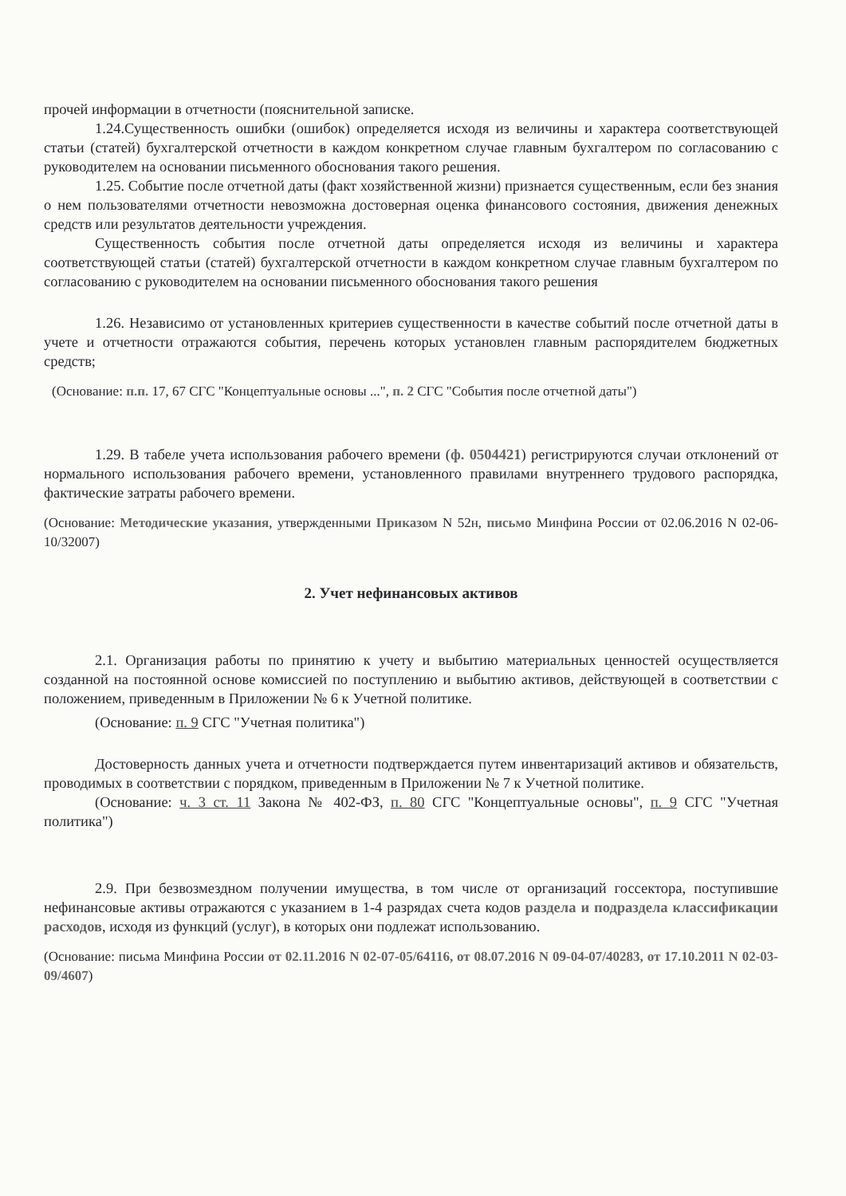прочей информации в отчетности (пояснительной записке.
1.24.Существенность ошибки (ошибок) определяется исходя из величины и характера соответствующей статьи (статей) бухгалтерской отчетности в каждом конкретном случае главным бухгалтером по согласованию с руководителем на основании письменного обоснования такого решения.
1.25. Событие после отчетной даты (факт хозяйственной жизни) признается существенным, если без знания о нем пользователями отчетности невозможна достоверная оценка финансового состояния, движения денежных средств или результатов деятельности учреждения.
Существенность события после отчетной даты определяется исходя из величины и характера соответствующей статьи (статей) бухгалтерской отчетности в каждом конкретном случае главным бухгалтером по согласованию с руководителем на основании письменного обоснования такого решения
1.26. Независимо от установленных критериев существенности в качестве событий после отчетной даты в учете и отчетности отражаются события, перечень которых установлен главным распорядителем бюджетных средств;
(Основание: п.п. 17, 67 СГС "Концептуальные основы ...", п. 2 СГС "События после отчетной даты")
1.29. В табеле учета использования рабочего времени (ф. 0504421) регистрируются случаи отклонений от нормального использования рабочего времени, установленного правилами внутреннего трудового распорядка, фактические затраты рабочего времени.
(Основание: Методические указания, утвержденными Приказом N 52н, письмо Минфина России от 02.06.2016 N 02-06-10/32007)
2. Учет нефинансовых активов
2.1. Организация работы по принятию к учету и выбытию материальных ценностей осуществляется созданной на постоянной основе комиссией по поступлению и выбытию активов, действующей в соответствии с положением, приведенным в Приложении № 6 к Учетной политике.
(Основание: п. 9 СГС "Учетная политика")
Достоверность данных учета и отчетности подтверждается путем инвентаризаций активов и обязательств, проводимых в соответствии с порядком, приведенным в Приложении № 7 к Учетной политике.
(Основание: ч. 3 ст. 11 Закона № 402-ФЗ, п. 80 СГС "Концептуальные основы", п. 9 СГС "Учетная политика")
2.9. При безвозмездном получении имущества, в том числе от организаций госсектора, поступившие нефинансовые активы отражаются с указанием в 1-4 разрядах счета кодов раздела и подраздела классификации расходов, исходя из функций (услуг), в которых они подлежат использованию.
(Основание: письма Минфина России от 02.11.2016 N 02-07-05/64116, от 08.07.2016 N 09-04-07/40283, от 17.10.2011 N 02-03-09/4607)